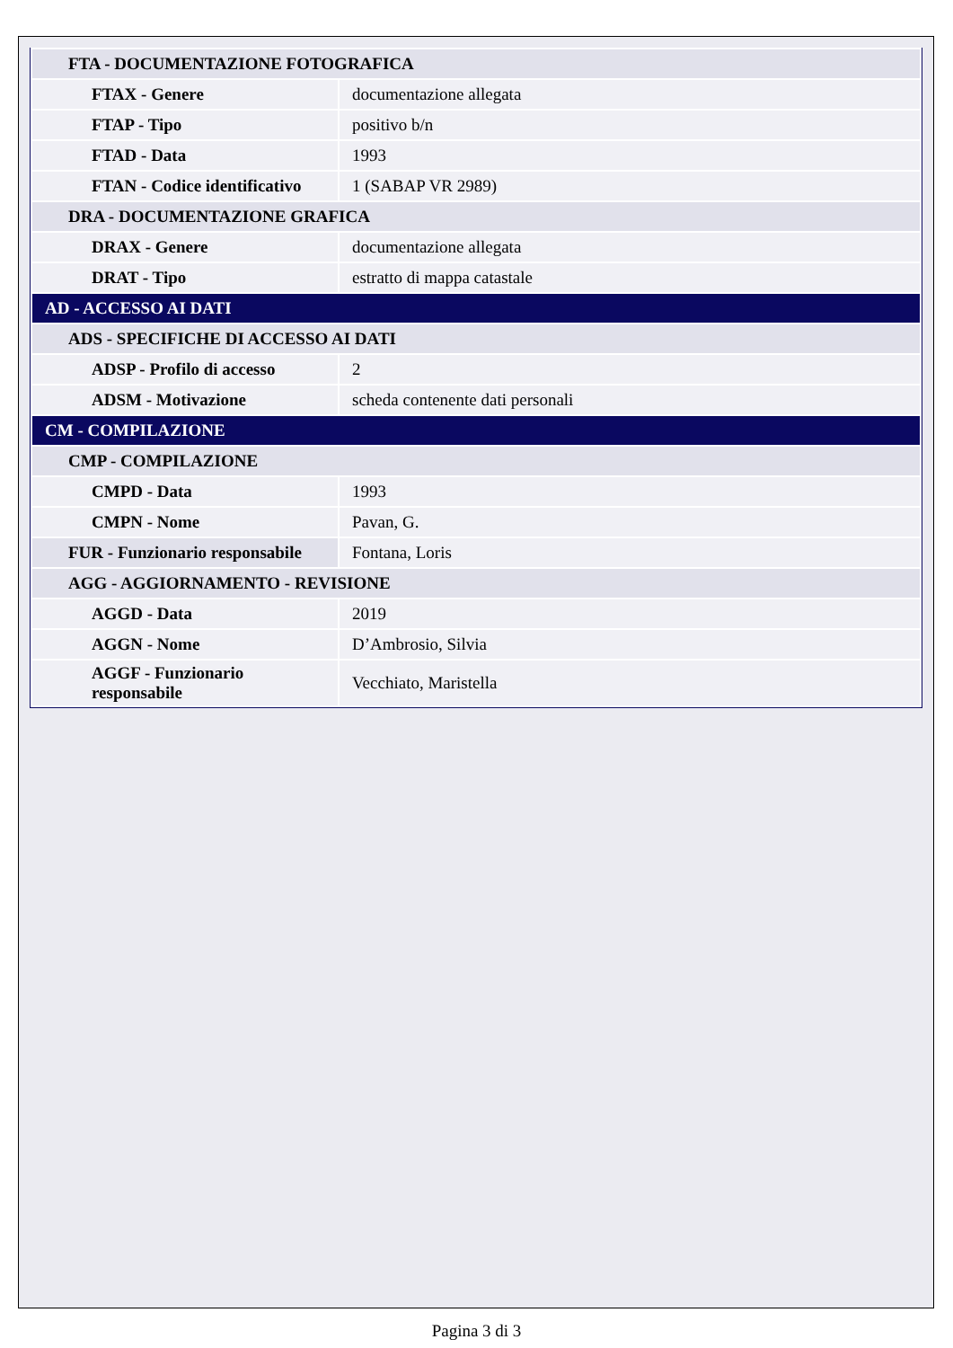| FTA - DOCUMENTAZIONE FOTOGRAFICA | |
| FTAX - Genere | documentazione allegata |
| FTAP - Tipo | positivo b/n |
| FTAD - Data | 1993 |
| FTAN - Codice identificativo | 1 (SABAP VR 2989) |
| DRA - DOCUMENTAZIONE GRAFICA | |
| DRAX - Genere | documentazione allegata |
| DRAT - Tipo | estratto di mappa catastale |
| AD - ACCESSO AI DATI | |
| ADS - SPECIFICHE DI ACCESSO AI DATI | |
| ADSP - Profilo di accesso | 2 |
| ADSM - Motivazione | scheda contenente dati personali |
| CM - COMPILAZIONE | |
| CMP - COMPILAZIONE | |
| CMPD - Data | 1993 |
| CMPN - Nome | Pavan, G. |
| FUR - Funzionario responsabile | Fontana, Loris |
| AGG - AGGIORNAMENTO - REVISIONE | |
| AGGD - Data | 2019 |
| AGGN - Nome | D’Ambrosio, Silvia |
| AGGF - Funzionario responsabile | Vecchiato, Maristella |
Pagina 3 di 3